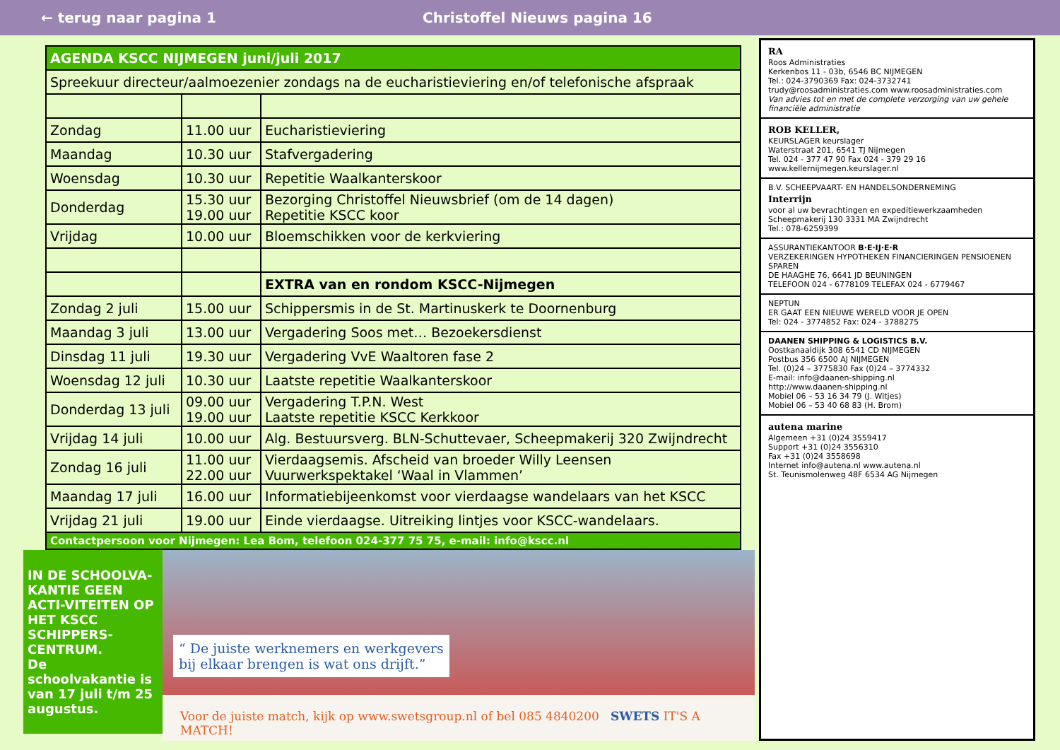← terug naar pagina 1 Christoffel Nieuws pagina 16
| AGENDA KSCC NIJMEGEN juni/juli 2017 | | |
| Spreekuur directeur/aalmoezenier zondags na de eucharistieviering en/of telefonische afspraak | | |
| Zondag | 11.00 uur | Eucharistieviering |
| Maandag | 10.30 uur | Stafvergadering |
| Woensdag | 10.30 uur | Repetitie Waalkanterskoor |
| Donderdag | 15.30 uur 19.00 uur | Bezorging Christoffel Nieuwsbrief (om de 14 dagen) Repetitie KSCC koor |
| Vrijdag | 10.00 uur | Bloemschikken voor de kerkviering |
| | | EXTRA van en rondom KSCC-Nijmegen |
| Zondag 2 juli | 15.00 uur | Schippersmis in de St. Martinuskerk te Doornenburg |
| Maandag 3 juli | 13.00 uur | Vergadering Soos met… Bezoekersdienst |
| Dinsdag 11 juli | 19.30 uur | Vergadering VvE Waaltoren fase 2 |
| Woensdag 12 juli | 10.30 uur | Laatste repetitie Waalkanterskoor |
| Donderdag 13 juli | 09.00 uur 19.00 uur | Vergadering T.P.N. West Laatste repetitie KSCC Kerkkoor |
| Vrijdag 14 juli | 10.00 uur | Alg. Bestuursverg. BLN-Schuttevaer, Scheepmakerij 320 Zwijndrecht |
| Zondag 16 juli | 11.00 uur 22.00 uur | Vierdaagsemis. Afscheid van broeder Willy Leensen Vuurwerkspektakel ‘Waal in Vlammen’ |
| Maandag 17 juli | 16.00 uur | Informatiebijeenkomst voor vierdaagse wandelaars van het KSCC |
| Vrijdag 21 juli | 19.00 uur | Einde vierdaagse. Uitreiking lintjes voor KSCC-wandelaars. |
| Contactpersoon voor Nijmegen: Lea Bom, telefoon 024-377 75 75, e-mail: info@kscc.nl | | |
IN DE SCHOOLVA-KANTIE GEEN ACTI-VITEITEN OP HET KSCC SCHIPPERS-CENTRUM.
De schoolvakantie is van 17 juli t/m 25 augustus.
“ De juiste werknemers en werkgevers
bij elkaar brengen is wat ons drijft.”
Voor de juiste match, kijk op www.swetsgroup.nl of bel 085 4840200 SWETS IT'S A MATCH!
RA
Roos Administraties
Kerkenbos 11 - 03b, 6546 BC NIJMEGEN
Tel.: 024-3790369 Fax: 024-3732741
trudy@roosadministraties.com www.roosadministraties.com
Van advies tot en met de complete verzorging van uw gehele financiële administratie
ROB KELLER,
KEURSLAGER keurslager
Waterstraat 201, 6541 TJ Nijmegen
Tel. 024 - 377 47 90 Fax 024 - 379 29 16
www.kellernijmegen.keurslager.nl
B.V. SCHEEPVAART- EN HANDELSONDERNEMING
Interrijn
voor al uw bevrachtingen en expeditiewerkzaamheden
Scheepmakerij 130 3331 MA Zwijndrecht
Tel.: 078-6259399
ASSURANTIEKANTOOR B·E·IJ·E·R
VERZEKERINGEN HYPOTHEKEN FINANCIERINGEN PENSIOENEN SPAREN
DE HAAGHE 76, 6641 JD BEUNINGEN
TELEFOON 024 - 6778109 TELEFAX 024 - 6779467
NEPTUN
ER GAAT EEN NIEUWE WERELD VOOR JE OPEN
Tel: 024 - 3774852 Fax: 024 - 3788275
DAANEN SHIPPING & LOGISTICS B.V.
Oostkanaaldijk 308 6541 CD NIJMEGEN
Postbus 356 6500 AJ NIJMEGEN
Tel. (0)24 – 3775830 Fax (0)24 – 3774332
E-mail: info@daanen-shipping.nl
http://www.daanen-shipping.nl
Mobiel 06 – 53 16 34 79 (J. Witjes)
Mobiel 06 – 53 40 68 83 (H. Brom)
autena marine
Algemeen +31 (0)24 3559417
Support +31 (0)24 3556310
Fax +31 (0)24 3558698
Internet info@autena.nl www.autena.nl
St. Teunismolenweg 48F 6534 AG Nijmegen